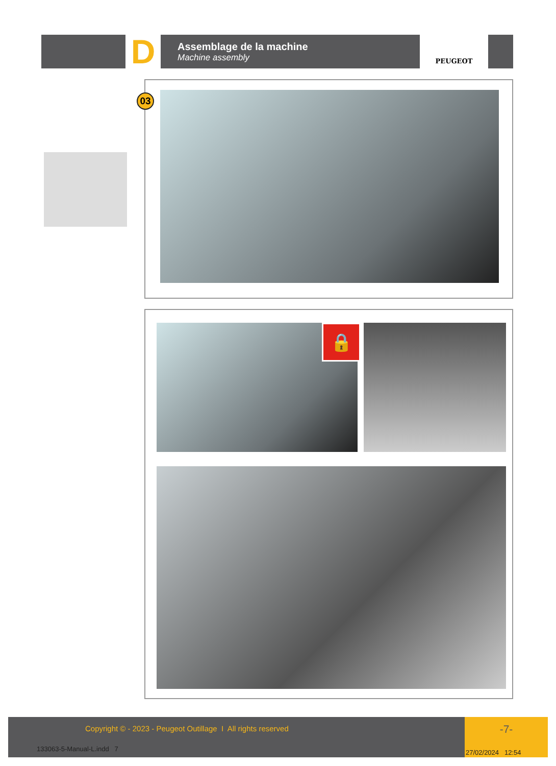D
Assemblage de la machine
Machine assembly
PEUGEOT
03
🔒
Copyright © - 2023 - Peugeot Outillage I All rights reserved
133063-5-Manual-L.indd 7
-7-
27/02/2024 12:54